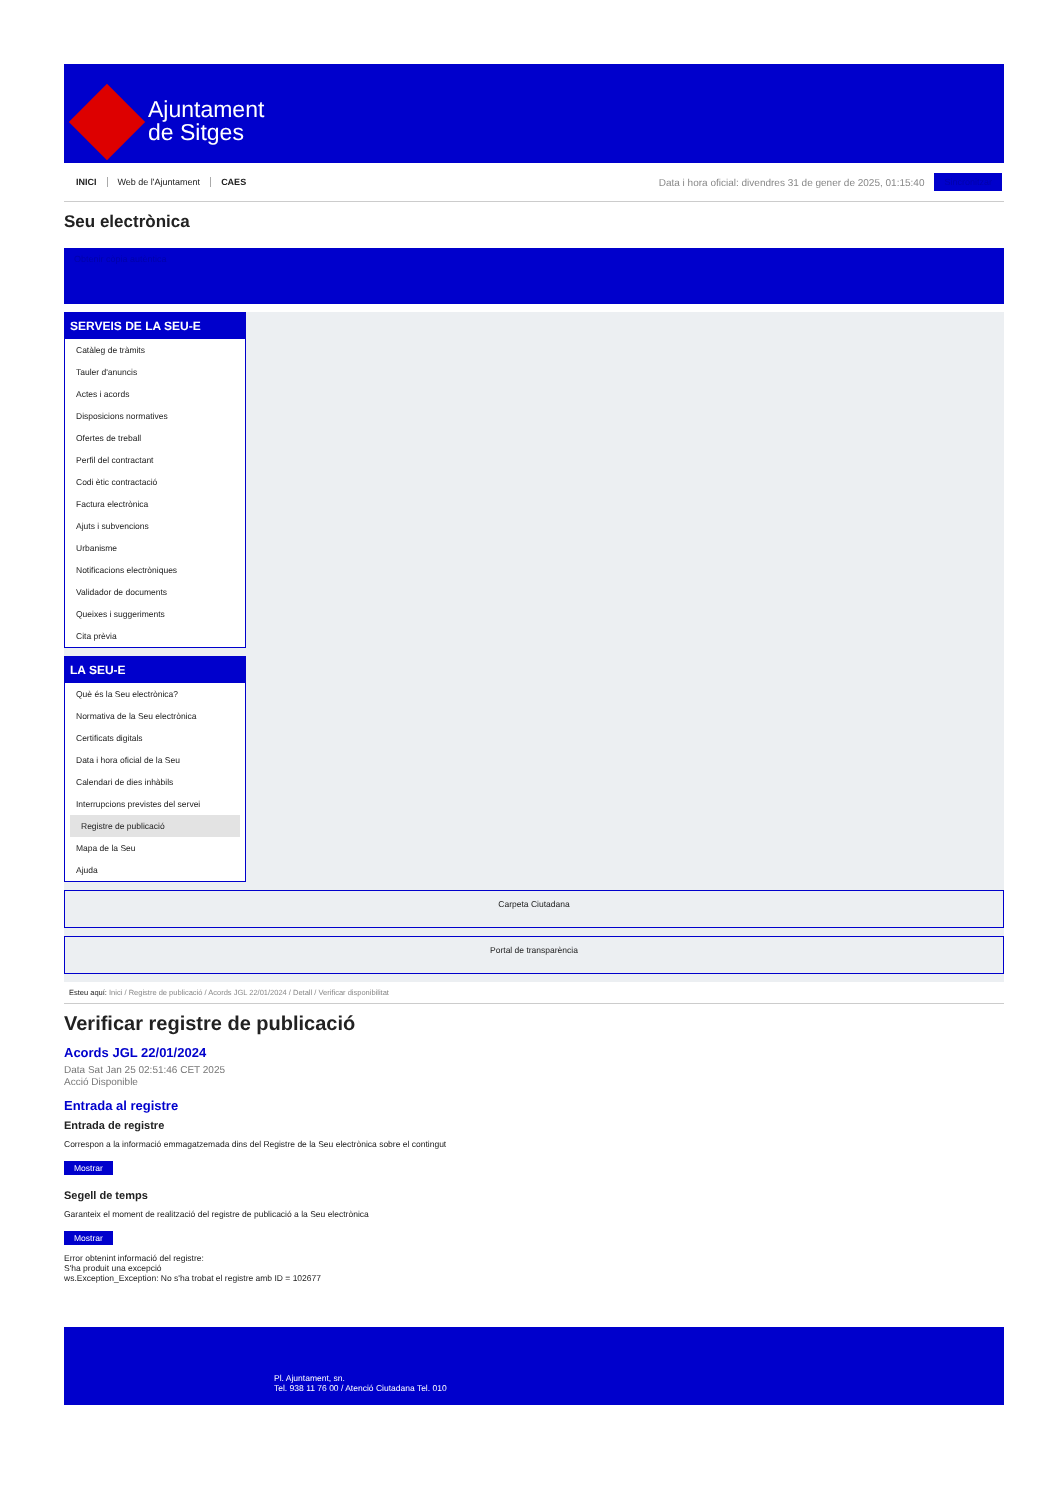Ajuntament
de Sitges
INICI Web de l'Ajuntament CAES Data i hora oficial: divendres 31 de gener de 2025, 01:15:40 Sincronitzar
Seu electrònica
Obtenir còpia autèntica
SERVEIS DE LA SEU-E
Catàleg de tràmits
Tauler d'anuncis
Actes i acords
Disposicions normatives
Ofertes de treball
Perfil del contractant
Codi ètic contractació
Factura electrònica
Ajuts i subvencions
Urbanisme
Notificacions electròniques
Validador de documents
Queixes i suggeriments
Cita prèvia
LA SEU-E
Què és la Seu electrònica?
Normativa de la Seu electrònica
Certificats digitals
Data i hora oficial de la Seu
Calendari de dies inhàbils
Interrupcions previstes del servei
Registre de publicació
Mapa de la Seu
Ajuda
Carpeta Ciutadana
Portal de transparència
Esteu aquí: Inici / Registre de publicació / Acords JGL 22/01/2024 / Detall / Verificar disponibilitat
Verificar registre de publicació
Acords JGL 22/01/2024
Data Sat Jan 25 02:51:46 CET 2025
Acció Disponible
Entrada al registre
Entrada de registre
Correspon a la informació emmagatzemada dins del Registre de la Seu electrònica sobre el contingut
Mostrar
Segell de temps
Garanteix el moment de realització del registre de publicació a la Seu electrònica
Mostrar
Error obtenint informació del registre:
S'ha produit una excepció
ws.Exception_Exception: No s'ha trobat el registre amb ID = 102677
Pl. Ajuntament, sn.
Tel. 938 11 76 00 / Atenció Ciutadana Tel. 010